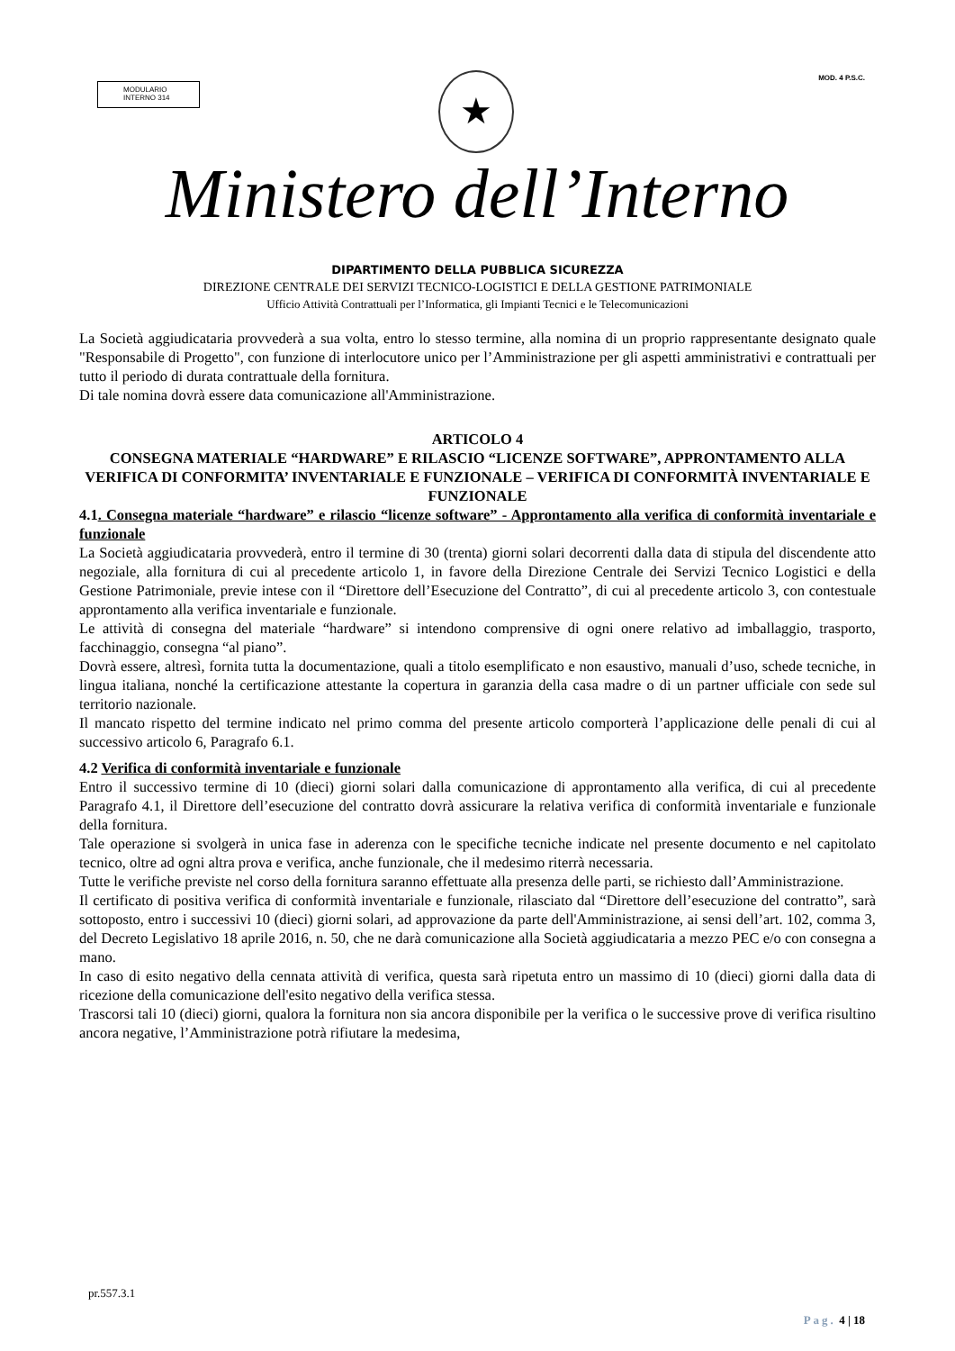MODULARIO
INTERNO 314
MOD. 4 P.S.C. ★
Ministero dell’Interno
DIPARTIMENTO DELLA PUBBLICA SICUREZZA
DIREZIONE CENTRALE DEI SERVIZI TECNICO-LOGISTICI E DELLA GESTIONE PATRIMONIALE
Ufficio Attività Contrattuali per l’Informatica, gli Impianti Tecnici e le Telecomunicazioni
La Società aggiudicataria provvederà a sua volta, entro lo stesso termine, alla nomina di un proprio rappresentante designato quale "Responsabile di Progetto", con funzione di interlocutore unico per l’Amministrazione per gli aspetti amministrativi e contrattuali per tutto il periodo di durata contrattuale della fornitura.
Di tale nomina dovrà essere data comunicazione all'Amministrazione.
ARTICOLO 4
CONSEGNA MATERIALE “HARDWARE” E RILASCIO “LICENZE SOFTWARE”, APPRONTAMENTO ALLA VERIFICA DI CONFORMITA’ INVENTARIALE E FUNZIONALE – VERIFICA DI CONFORMITÀ INVENTARIALE E FUNZIONALE
4.1. Consegna materiale “hardware” e rilascio “licenze software” - Approntamento alla verifica di conformità inventariale e funzionale
La Società aggiudicataria provvederà, entro il termine di 30 (trenta) giorni solari decorrenti dalla data di stipula del discendente atto negoziale, alla fornitura di cui al precedente articolo 1, in favore della Direzione Centrale dei Servizi Tecnico Logistici e della Gestione Patrimoniale, previe intese con il “Direttore dell’Esecuzione del Contratto”, di cui al precedente articolo 3, con contestuale approntamento alla verifica inventariale e funzionale.
Le attività di consegna del materiale “hardware” si intendono comprensive di ogni onere relativo ad imballaggio, trasporto, facchinaggio, consegna “al piano”.
Dovrà essere, altresì, fornita tutta la documentazione, quali a titolo esemplificato e non esaustivo, manuali d’uso, schede tecniche, in lingua italiana, nonché la certificazione attestante la copertura in garanzia della casa madre o di un partner ufficiale con sede sul territorio nazionale.
Il mancato rispetto del termine indicato nel primo comma del presente articolo comporterà l’applicazione delle penali di cui al successivo articolo 6, Paragrafo 6.1.
4.2 Verifica di conformità inventariale e funzionale
Entro il successivo termine di 10 (dieci) giorni solari dalla comunicazione di approntamento alla verifica, di cui al precedente Paragrafo 4.1, il Direttore dell’esecuzione del contratto dovrà assicurare la relativa verifica di conformità inventariale e funzionale della fornitura.
Tale operazione si svolgerà in unica fase in aderenza con le specifiche tecniche indicate nel presente documento e nel capitolato tecnico, oltre ad ogni altra prova e verifica, anche funzionale, che il medesimo riterrà necessaria.
Tutte le verifiche previste nel corso della fornitura saranno effettuate alla presenza delle parti, se richiesto dall’Amministrazione.
Il certificato di positiva verifica di conformità inventariale e funzionale, rilasciato dal “Direttore dell’esecuzione del contratto”, sarà sottoposto, entro i successivi 10 (dieci) giorni solari, ad approvazione da parte dell'Amministrazione, ai sensi dell’art. 102, comma 3, del Decreto Legislativo 18 aprile 2016, n. 50, che ne darà comunicazione alla Società aggiudicataria a mezzo PEC e/o con consegna a mano.
In caso di esito negativo della cennata attività di verifica, questa sarà ripetuta entro un massimo di 10 (dieci) giorni dalla data di ricezione della comunicazione dell'esito negativo della verifica stessa.
Trascorsi tali 10 (dieci) giorni, qualora la fornitura non sia ancora disponibile per la verifica o le successive prove di verifica risultino ancora negative, l’Amministrazione potrà rifiutare la medesima,
pr.557.3.1
Pag. 4 | 18